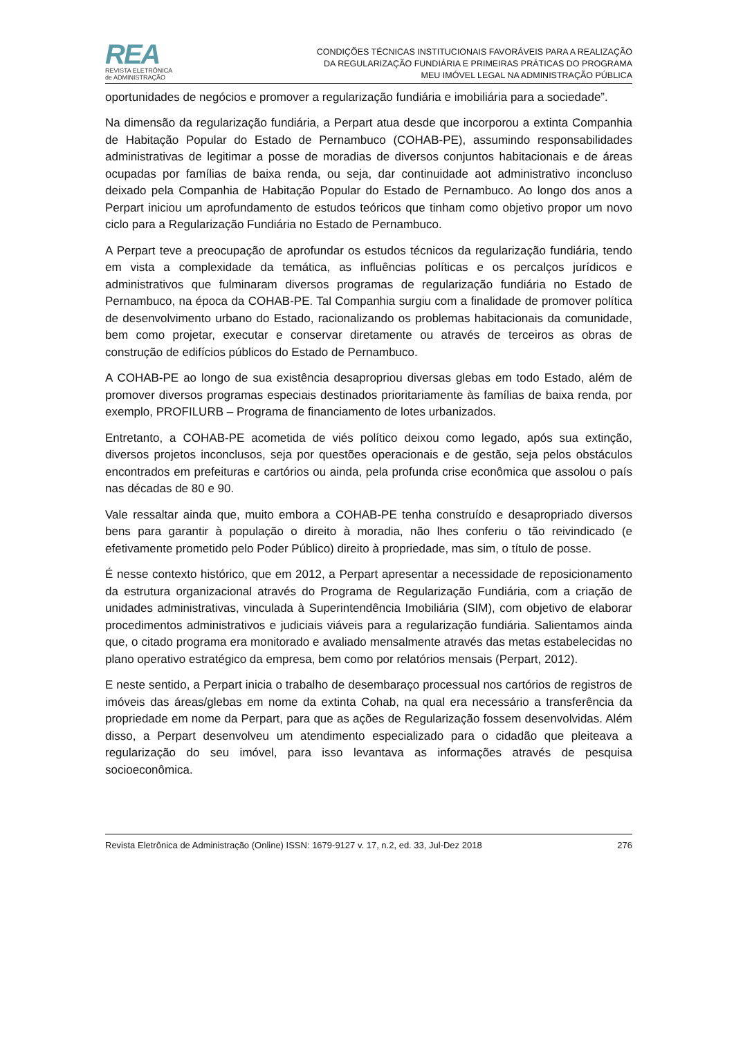REA
REVISTA ELETRÔNICA
de ADMINISTRAÇÃO
CONDIÇÕES TÉCNICAS INSTITUCIONAIS FAVORÁVEIS PARA A REALIZAÇÃO
DA REGULARIZAÇÃO FUNDIÁRIA E PRIMEIRAS PRÁTICAS DO PROGRAMA
MEU IMÓVEL LEGAL NA ADMINISTRAÇÃO PÚBLICA
oportunidades de negócios e promover a regularização fundiária e imobiliária para a sociedade”.
Na dimensão da regularização fundiária, a Perpart atua desde que incorporou a extinta Companhia de Habitação Popular do Estado de Pernambuco (COHAB-PE), assumindo responsabilidades administrativas de legitimar a posse de moradias de diversos conjuntos habitacionais e de áreas ocupadas por famílias de baixa renda, ou seja, dar continuidade aot administrativo inconcluso deixado pela Companhia de Habitação Popular do Estado de Pernambuco. Ao longo dos anos a Perpart iniciou um aprofundamento de estudos teóricos que tinham como objetivo propor um novo ciclo para a Regularização Fundiária no Estado de Pernambuco.
A Perpart teve a preocupação de aprofundar os estudos técnicos da regularização fundiária, tendo em vista a complexidade da temática, as influências políticas e os percalços jurídicos e administrativos que fulminaram diversos programas de regularização fundiária no Estado de Pernambuco, na época da COHAB-PE. Tal Companhia surgiu com a finalidade de promover política de desenvolvimento urbano do Estado, racionalizando os problemas habitacionais da comunidade, bem como projetar, executar e conservar diretamente ou através de terceiros as obras de construção de edifícios públicos do Estado de Pernambuco.
A COHAB-PE ao longo de sua existência desapropriou diversas glebas em todo Estado, além de promover diversos programas especiais destinados prioritariamente às famílias de baixa renda, por exemplo, PROFILURB – Programa de financiamento de lotes urbanizados.
Entretanto, a COHAB-PE acometida de viés político deixou como legado, após sua extinção, diversos projetos inconclusos, seja por questões operacionais e de gestão, seja pelos obstáculos encontrados em prefeituras e cartórios ou ainda, pela profunda crise econômica que assolou o país nas décadas de 80 e 90.
Vale ressaltar ainda que, muito embora a COHAB-PE tenha construído e desapropriado diversos bens para garantir à população o direito à moradia, não lhes conferiu o tão reivindicado (e efetivamente prometido pelo Poder Público) direito à propriedade, mas sim, o título de posse.
É nesse contexto histórico, que em 2012, a Perpart apresentar a necessidade de reposicionamento da estrutura organizacional através do Programa de Regularização Fundiária, com a criação de unidades administrativas, vinculada à Superintendência Imobiliária (SIM), com objetivo de elaborar procedimentos administrativos e judiciais viáveis para a regularização fundiária. Salientamos ainda que, o citado programa era monitorado e avaliado mensalmente através das metas estabelecidas no plano operativo estratégico da empresa, bem como por relatórios mensais (Perpart, 2012).
E neste sentido, a Perpart inicia o trabalho de desembaraço processual nos cartórios de registros de imóveis das áreas/glebas em nome da extinta Cohab, na qual era necessário a transferência da propriedade em nome da Perpart, para que as ações de Regularização fossem desenvolvidas. Além disso, a Perpart desenvolveu um atendimento especializado para o cidadão que pleiteava a regularização do seu imóvel, para isso levantava as informações através de pesquisa socioeconômica.
Revista Eletrônica de Administração (Online) ISSN: 1679-9127 v. 17, n.2, ed. 33, Jul-Dez 2018 276